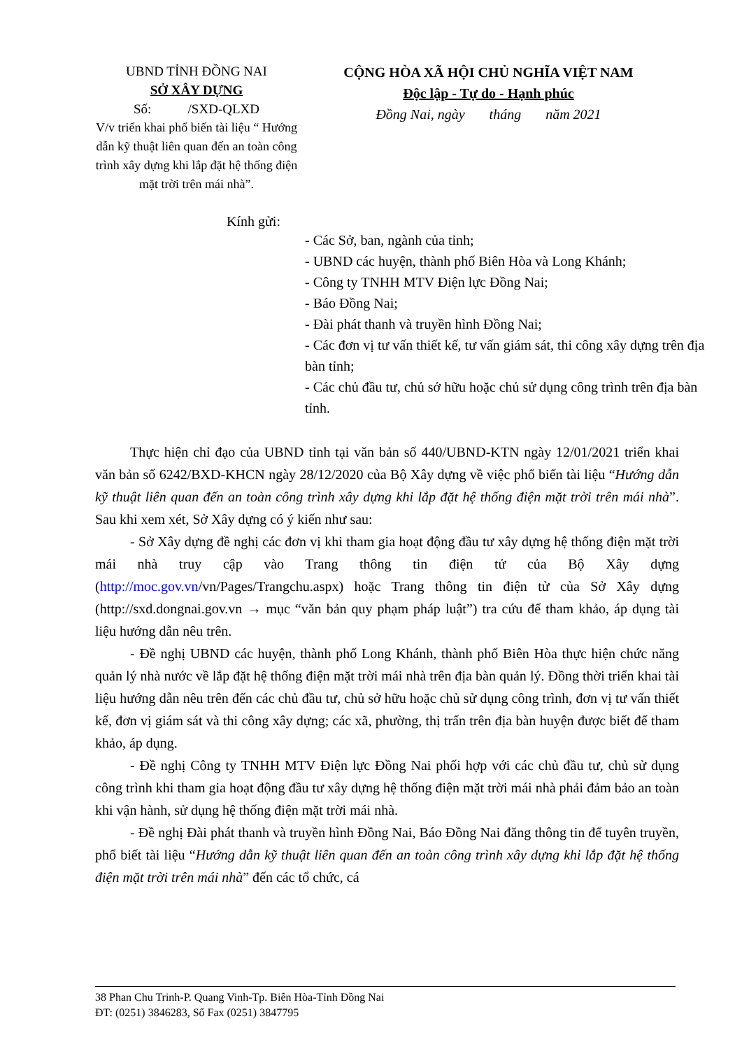UBND TỈNH ĐỒNG NAI
SỞ XÂY DỰNG
Số: /SXD-QLXD
V/v triển khai phổ biến tài liệu “ Hướng dẫn kỹ thuật liên quan đến an toàn công trình xây dựng khi lắp đặt hệ thống điện mặt trời trên mái nhà”.
CỘNG HÒA XÃ HỘI CHỦ NGHĨA VIỆT NAM
Độc lập - Tự do - Hạnh phúc
Đồng Nai, ngày tháng năm 2021
Kính gửi:
- Các Sở, ban, ngành của tỉnh;
- UBND các huyện, thành phố Biên Hòa và Long Khánh;
- Công ty TNHH MTV Điện lực Đồng Nai;
- Báo Đồng Nai;
- Đài phát thanh và truyền hình Đồng Nai;
- Các đơn vị tư vấn thiết kế, tư vấn giám sát, thi công xây dựng trên địa bàn tỉnh;
- Các chủ đầu tư, chủ sở hữu hoặc chủ sử dụng công trình trên địa bàn tỉnh.
Thực hiện chỉ đạo của UBND tỉnh tại văn bản số 440/UBND-KTN ngày 12/01/2021 triển khai văn bản số 6242/BXD-KHCN ngày 28/12/2020 của Bộ Xây dựng về việc phổ biến tài liệu “Hướng dẫn kỹ thuật liên quan đến an toàn công trình xây dựng khi lắp đặt hệ thống điện mặt trời trên mái nhà”. Sau khi xem xét, Sở Xây dựng có ý kiến như sau:
- Sở Xây dựng đề nghị các đơn vị khi tham gia hoạt động đầu tư xây dựng hệ thống điện mặt trời mái nhà truy cập vào Trang thông tin điện tử của Bộ Xây dựng (http://moc.gov.vn/vn/Pages/Trangchu.aspx) hoặc Trang thông tin điện tử của Sở Xây dựng (http://sxd.dongnai.gov.vn → mục “văn bản quy phạm pháp luật”) tra cứu để tham khảo, áp dụng tài liệu hướng dẫn nêu trên.
- Đề nghị UBND các huyện, thành phố Long Khánh, thành phố Biên Hòa thực hiện chức năng quản lý nhà nước về lắp đặt hệ thống điện mặt trời mái nhà trên địa bàn quản lý. Đồng thời triển khai tài liệu hướng dẫn nêu trên đến các chủ đầu tư, chủ sở hữu hoặc chủ sử dụng công trình, đơn vị tư vấn thiết kế, đơn vị giám sát và thi công xây dựng; các xã, phường, thị trấn trên địa bàn huyện được biết để tham khảo, áp dụng.
- Đề nghị Công ty TNHH MTV Điện lực Đồng Nai phối hợp với các chủ đầu tư, chủ sử dụng công trình khi tham gia hoạt động đầu tư xây dựng hệ thống điện mặt trời mái nhà phải đảm bảo an toàn khi vận hành, sử dụng hệ thống điện mặt trời mái nhà.
- Đề nghị Đài phát thanh và truyền hình Đồng Nai, Báo Đồng Nai đăng thông tin để tuyên truyền, phổ biết tài liệu “Hướng dẫn kỹ thuật liên quan đến an toàn công trình xây dựng khi lắp đặt hệ thống điện mặt trời trên mái nhà” đến các tổ chức, cá
38 Phan Chu Trinh-P. Quang Vinh-Tp. Biên Hòa-Tỉnh Đồng Nai
ĐT: (0251) 3846283, Số Fax (0251) 3847795